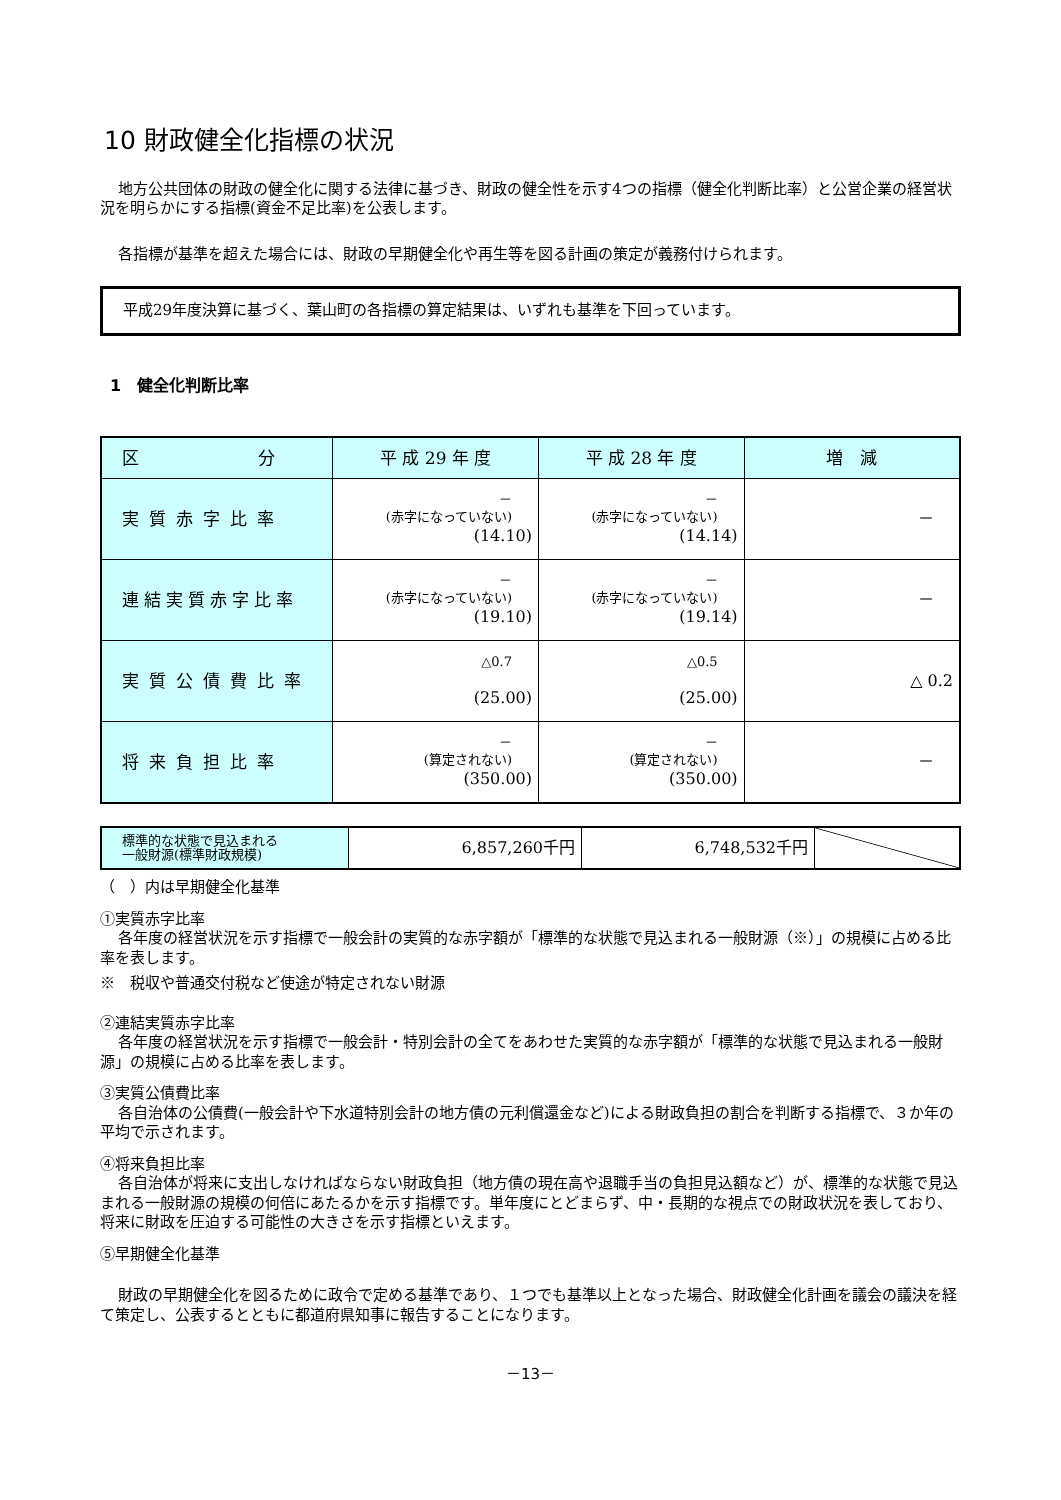10 財政健全化指標の状況
地方公共団体の財政の健全化に関する法律に基づき、財政の健全性を示す4つの指標（健全化判断比率）と公営企業の経営状況を明らかにする指標(資金不足比率)を公表します。
各指標が基準を超えた場合には、財政の早期健全化や再生等を図る計画の策定が義務付けられます。
平成29年度決算に基づく、葉山町の各指標の算定結果は、いずれも基準を下回っています。
1　健全化判断比率
| 区 分 | 平 成 29 年 度 | 平 成 28 年 度 | 増 減 |
| --- | --- | --- | --- |
| 実質赤字比率 | － (赤字になっていない) (14.10) | － (赤字になっていない) (14.14) | － |
| 連結実質赤字比率 | － (赤字になっていない) (19.10) | － (赤字になっていない) (19.14) | － |
| 実質公債費比率 | △0.7 (25.00) | △0.5 (25.00) | △ 0.2 |
| 将来負担比率 | － (算定されない) (350.00) | － (算定されない) (350.00) | － |
| 標準的な状態で見込まれる 一般財源(標準財政規模) | 6,857,260千円 | 6,748,532千円 | |
（　）内は早期健全化基準
①実質赤字比率
各年度の経営状況を示す指標で一般会計の実質的な赤字額が「標準的な状態で見込まれる一般財源（※）」の規模に占める比率を表します。
※　税収や普通交付税など使途が特定されない財源
②連結実質赤字比率
各年度の経営状況を示す指標で一般会計・特別会計の全てをあわせた実質的な赤字額が「標準的な状態で見込まれる一般財源」の規模に占める比率を表します。
③実質公債費比率
各自治体の公債費(一般会計や下水道特別会計の地方債の元利償還金など)による財政負担の割合を判断する指標で、３か年の平均で示されます。
④将来負担比率
各自治体が将来に支出しなければならない財政負担（地方債の現在高や退職手当の負担見込額など）が、標準的な状態で見込まれる一般財源の規模の何倍にあたるかを示す指標です。単年度にとどまらず、中・長期的な視点での財政状況を表しており、将来に財政を圧迫する可能性の大きさを示す指標といえます。
⑤早期健全化基準
財政の早期健全化を図るために政令で定める基準であり、１つでも基準以上となった場合、財政健全化計画を議会の議決を経て策定し、公表するとともに都道府県知事に報告することになります。
－13－